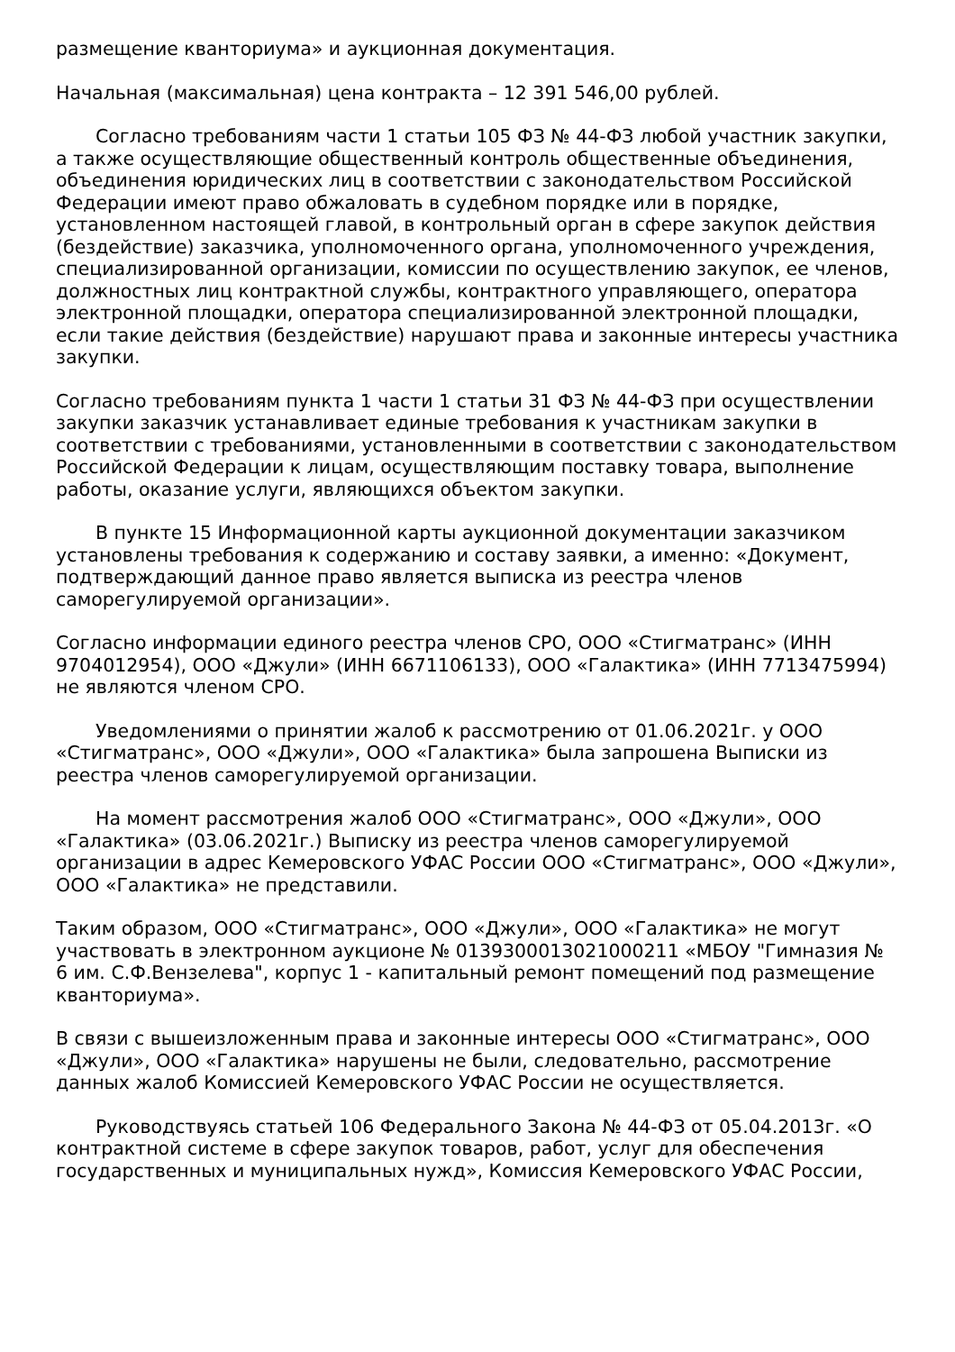размещение кванториума» и аукционная документация.
Начальная (максимальная) цена контракта – 12 391 546,00 рублей.
Согласно требованиям части 1 статьи 105 ФЗ № 44-ФЗ любой участник закупки, а также осуществляющие общественный контроль общественные объединения, объединения юридических лиц в соответствии с законодательством Российской Федерации имеют право обжаловать в судебном порядке или в порядке, установленном настоящей главой, в контрольный орган в сфере закупок действия (бездействие) заказчика, уполномоченного органа, уполномоченного учреждения, специализированной организации, комиссии по осуществлению закупок, ее членов, должностных лиц контрактной службы, контрактного управляющего, оператора электронной площадки, оператора специализированной электронной площадки, если такие действия (бездействие) нарушают права и законные интересы участника закупки.
Согласно требованиям пункта 1 части 1 статьи 31 ФЗ № 44-ФЗ при осуществлении закупки заказчик устанавливает единые требования к участникам закупки в соответствии с требованиями, установленными в соответствии с законодательством Российской Федерации к лицам, осуществляющим поставку товара, выполнение работы, оказание услуги, являющихся объектом закупки.
В пункте 15 Информационной карты аукционной документации заказчиком установлены требования к содержанию и составу заявки, а именно: «Документ, подтверждающий данное право является выписка из реестра членов саморегулируемой организации».
Согласно информации единого реестра членов СРО, ООО «Стигматранс» (ИНН 9704012954), ООО «Джули» (ИНН 6671106133), ООО «Галактика» (ИНН 7713475994) не являются членом СРО.
Уведомлениями о принятии жалоб к рассмотрению от 01.06.2021г. у ООО «Стигматранс», ООО «Джули», ООО «Галактика» была запрошена Выписки из реестра членов саморегулируемой организации.
На момент рассмотрения жалоб ООО «Стигматранс», ООО «Джули», ООО «Галактика» (03.06.2021г.) Выписку из реестра членов саморегулируемой организации в адрес Кемеровского УФАС России ООО «Стигматранс», ООО «Джули», ООО «Галактика» не представили.
Таким образом, ООО «Стигматранс», ООО «Джули», ООО «Галактика» не могут участвовать в электронном аукционе № 0139300013021000211 «МБОУ "Гимназия № 6 им. С.Ф.Вензелева", корпус 1 - капитальный ремонт помещений под размещение кванториума».
В связи с вышеизложенным права и законные интересы ООО «Стигматранс», ООО «Джули», ООО «Галактика» нарушены не были, следовательно, рассмотрение данных жалоб Комиссией Кемеровского УФАС России не осуществляется.
Руководствуясь статьей 106 Федерального Закона № 44-ФЗ от 05.04.2013г. «О контрактной системе в сфере закупок товаров, работ, услуг для обеспечения государственных и муниципальных нужд», Комиссия Кемеровского УФАС России,